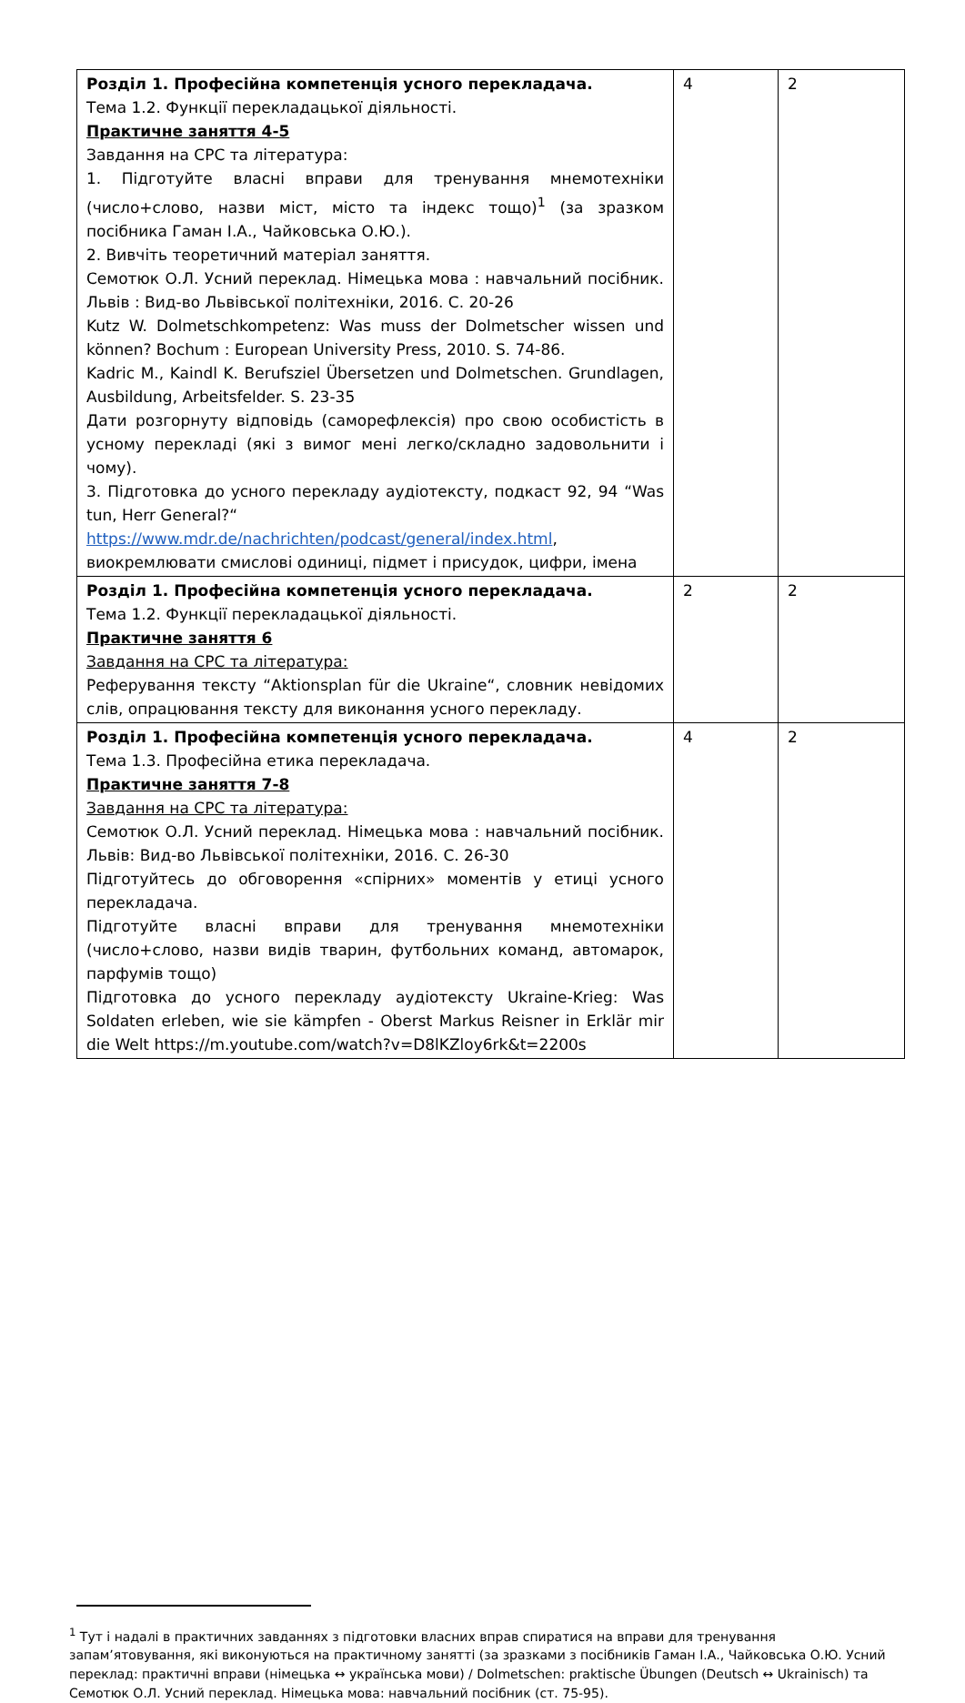| Розділ 1. Професійна компетенція усного перекладача. Тема 1.2. Функції перекладацької діяльності. Практичне заняття 4-5 Завдання на СРС та література: 1. Підготуйте власні вправи для тренування мнемотехніки (число+слово, назви міст, місто та індекс тощо)<sup>1</sup> (за зразком посібника Гаман І.А., Чайковська О.Ю.). 2. Вивчіть теоретичний матеріал заняття. Семотюк О.Л. Усний переклад. Німецька мова : навчальний посібник. Львів : Вид-во Львівської політехніки, 2016. С. 20-26 Kutz W. Dolmetschkompetenz: Was muss der Dolmetscher wissen und können? Bochum : European University Press, 2010. S. 74-86. Kadric M., Kaindl K. Berufsziel Übersetzen und Dolmetschen. Grundlagen, Ausbildung, Arbeitsfelder. S. 23-35 Дати розгорнуту відповідь (саморефлексія) про свою особистість в усному перекладі (які з вимог мені легко/складно задовольнити і чому). 3. Підготовка до усного перекладу аудіотексту, подкаст 92, 94 “Was tun, Herr General?“ https://www.mdr.de/nachrichten/podcast/general/index.html , виокремлювати смислові одиниці, підмет і присудок, цифри, імена | 4 | 2 |
| Розділ 1. Професійна компетенція усного перекладача. Тема 1.2. Функції перекладацької діяльності. Практичне заняття 6 Завдання на СРС та література: Реферування тексту “Aktionsplan für die Ukraine“, словник невідомих слів, опрацювання тексту для виконання усного перекладу. | 2 | 2 |
| Розділ 1. Професійна компетенція усного перекладача. Тема 1.3. Професійна етика перекладача. Практичне заняття 7-8 Завдання на СРС та література: Семотюк О.Л. Усний переклад. Німецька мова : навчальний посібник. Львів: Вид-во Львівської політехніки, 2016. С. 26-30 Підготуйтесь до обговорення «спірних» моментів у етиці усного перекладача. Підготуйте власні вправи для тренування мнемотехніки (число+слово, назви видів тварин, футбольних команд, автомарок, парфумів тощо) Підготовка до усного перекладу аудіотексту Ukraine-Krieg: Was Soldaten erleben, wie sie kämpfen - Oberst Markus Reisner in Erklär mir die Welt https://m.youtube.com/watch?v=D8lKZloy6rk&t=2200s | 4 | 2 |
<sup>1</sup> Тут і надалі в практичних завданнях з підготовки власних вправ спиратися на вправи для тренування запам’ятовування, які виконуються на практичному занятті (за зразками з посібників Гаман І.А., Чайковська О.Ю. Усний переклад: практичні вправи (німецька ↔ українська мови) / Dolmetschen: praktische Übungen (Deutsch ↔ Ukrainisch) та Семотюк О.Л. Усний переклад. Німецька мова: навчальний посібник (ст. 75-95).